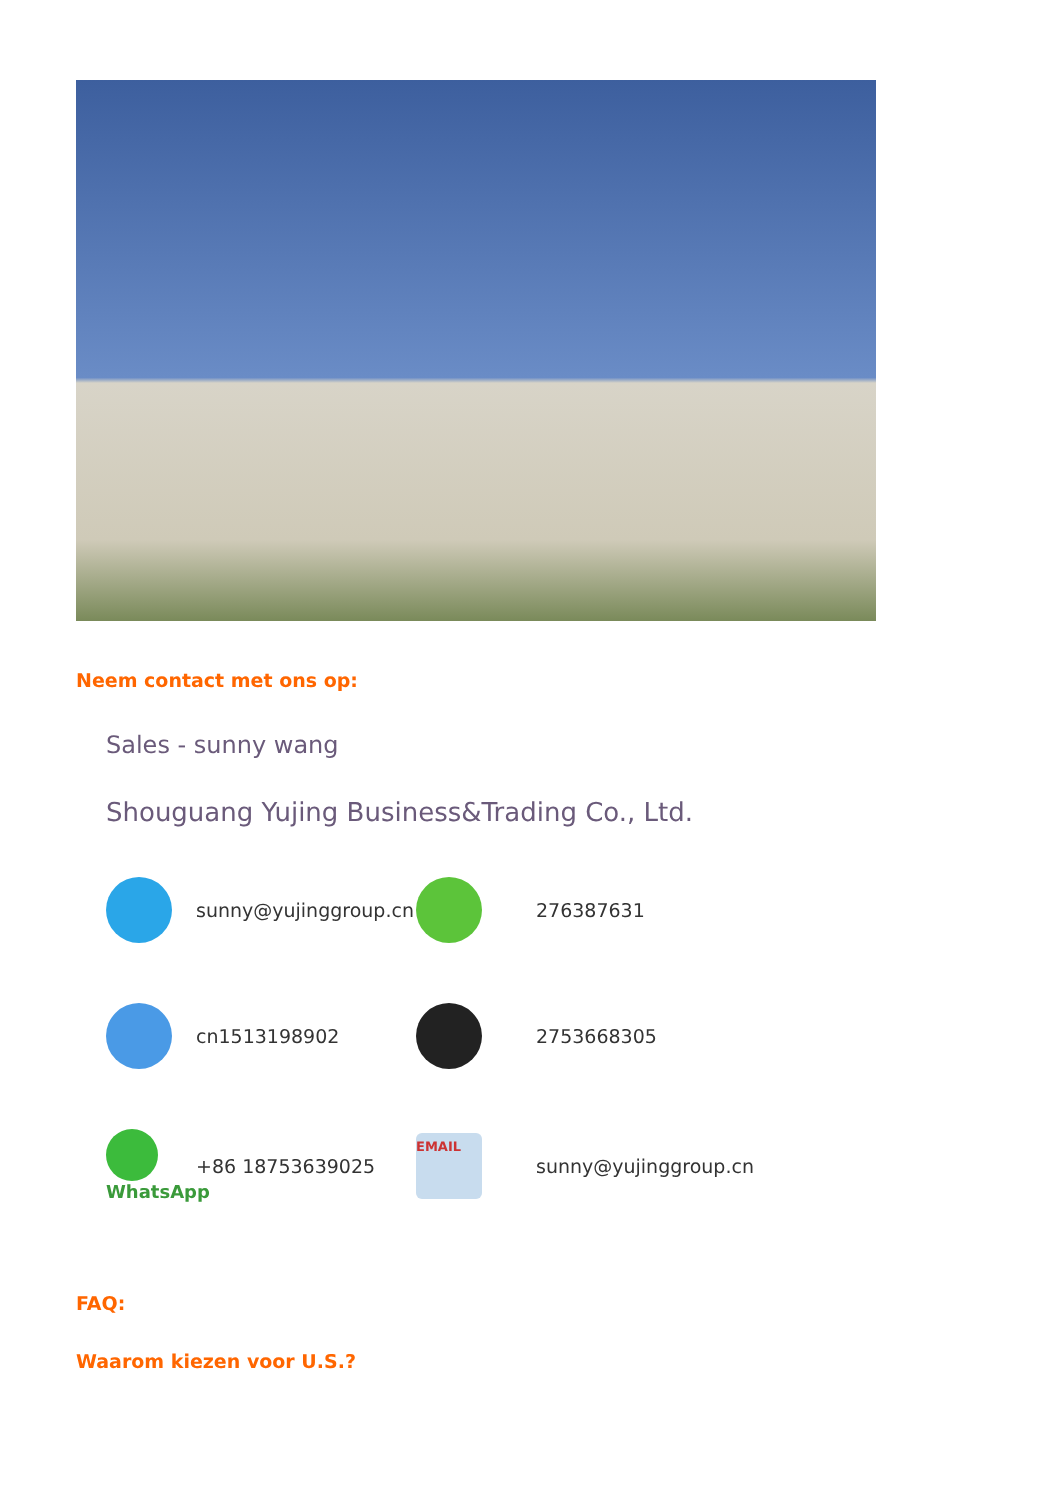Neem contact met ons op:
Sales - sunny wang
Shouguang Yujing Business&Trading Co., Ltd.
sunny@yujinggroup.cn
276387631
cn1513198902
2753668305
WhatsApp
+86 18753639025
EMAIL
sunny@yujinggroup.cn
FAQ:
Waarom kiezen voor U.S.?